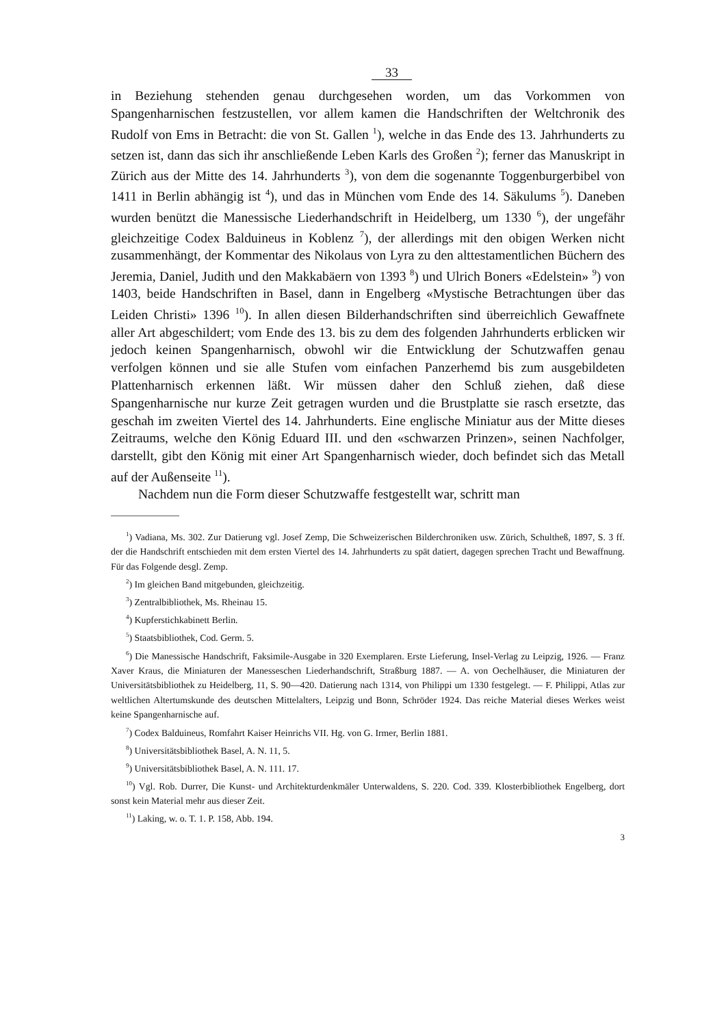33
in Beziehung stehenden genau durchgesehen worden, um das Vorkommen von Spangenharnischen festzustellen, vor allem kamen die Handschriften der Weltchronik des Rudolf von Ems in Betracht: die von St. Gallen <sup>1</sup>), welche in das Ende des 13. Jahrhunderts zu setzen ist, dann das sich ihr anschließende Leben Karls des Großen <sup>2</sup>); ferner das Manuskript in Zürich aus der Mitte des 14. Jahrhunderts <sup>3</sup>), von dem die sogenannte Toggenburgerbibel von 1411 in Berlin abhängig ist <sup>4</sup>), und das in München vom Ende des 14. Säkulums <sup>5</sup>). Daneben wurden benützt die Manessische Liederhandschrift in Heidelberg, um 1330 <sup>6</sup>), der ungefähr gleichzeitige Codex Balduineus in Koblenz <sup>7</sup>), der allerdings mit den obigen Werken nicht zusammenhängt, der Kommentar des Nikolaus von Lyra zu den alttestamentlichen Büchern des Jeremia, Daniel, Judith und den Makkabäern von 1393 <sup>8</sup>) und Ulrich Boners «Edelstein» <sup>9</sup>) von 1403, beide Handschriften in Basel, dann in Engelberg «Mystische Betrachtungen über das Leiden Christi» 1396 <sup>10</sup>). In allen diesen Bilderhandschriften sind überreichlich Gewaffnete aller Art abgeschildert; vom Ende des 13. bis zu dem des folgenden Jahrhunderts erblicken wir jedoch keinen Spangenharnisch, obwohl wir die Entwicklung der Schutzwaffen genau verfolgen können und sie alle Stufen vom einfachen Panzerhemd bis zum ausgebildeten Plattenharnisch erkennen läßt. Wir müssen daher den Schluß ziehen, daß diese Spangenharnische nur kurze Zeit getragen wurden und die Brustplatte sie rasch ersetzte, das geschah im zweiten Viertel des 14. Jahrhunderts. Eine englische Miniatur aus der Mitte dieses Zeitraums, welche den König Eduard III. und den «schwarzen Prinzen», seinen Nachfolger, darstellt, gibt den König mit einer Art Spangenharnisch wieder, doch befindet sich das Metall auf der Außenseite <sup>11</sup>).
Nachdem nun die Form dieser Schutzwaffe festgestellt war, schritt man
<sup>1</sup>) Vadiana, Ms. 302. Zur Datierung vgl. Josef Zemp, Die Schweizerischen Bilderchroniken usw. Zürich, Schultheß, 1897, S. 3 ff. der die Handschrift entschieden mit dem ersten Viertel des 14. Jahrhunderts zu spät datiert, dagegen sprechen Tracht und Bewaffnung. Für das Folgende desgl. Zemp.
<sup>2</sup>) Im gleichen Band mitgebunden, gleichzeitig.
<sup>3</sup>) Zentralbibliothek, Ms. Rheinau 15.
<sup>4</sup>) Kupferstichkabinett Berlin.
<sup>5</sup>) Staatsbibliothek, Cod. Germ. 5.
<sup>6</sup>) Die Manessische Handschrift, Faksimile-Ausgabe in 320 Exemplaren. Erste Lieferung, Insel-Verlag zu Leipzig, 1926. — Franz Xaver Kraus, die Miniaturen der Manesseschen Liederhandschrift, Straßburg 1887. — A. von Oechelhäuser, die Miniaturen der Universitätsbibliothek zu Heidelberg, 11, S. 90—420. Datierung nach 1314, von Philippi um 1330 festgelegt. — F. Philippi, Atlas zur weltlichen Altertumskunde des deutschen Mittelalters, Leipzig und Bonn, Schröder 1924. Das reiche Material dieses Werkes weist keine Spangenharnische auf.
<sup>7</sup>) Codex Balduineus, Romfahrt Kaiser Heinrichs VII. Hg. von G. Irmer, Berlin 1881.
<sup>8</sup>) Universitätsbibliothek Basel, A. N. 11, 5.
<sup>9</sup>) Universitätsbibliothek Basel, A. N. 111. 17.
<sup>10</sup>) Vgl. Rob. Durrer, Die Kunst- und Architekturdenkmäler Unterwaldens, S. 220. Cod. 339. Klosterbibliothek Engelberg, dort sonst kein Material mehr aus dieser Zeit.
<sup>11</sup>) Laking, w. o. T. 1. P. 158, Abb. 194.
3